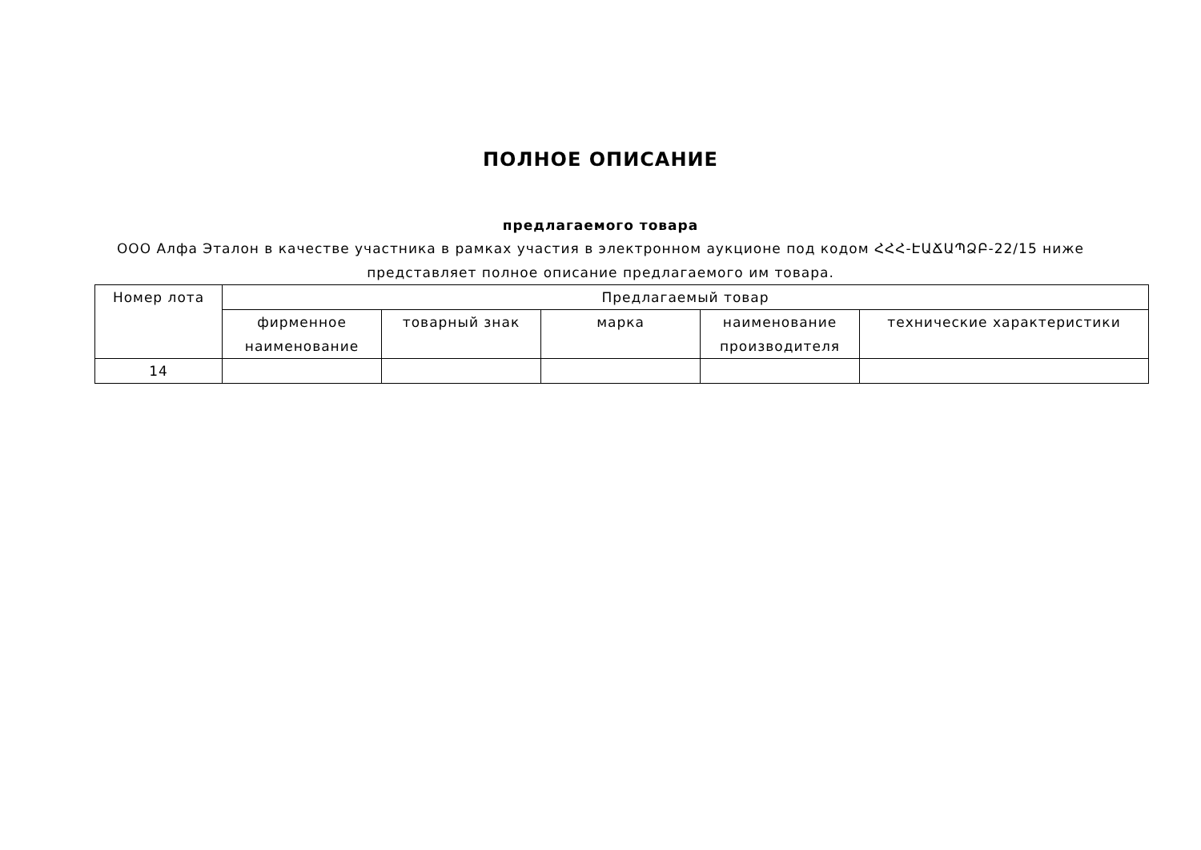ПОЛНОЕ ОПИСАНИЕ
предлагаемого товара
ООО Алфа Эталон в качестве участника в рамках участия в электронном аукционе под кодом ՀՀՀ-ԷԱՃԱՊՁԲ-22/15 ниже
представляет полное описание предлагаемого им товара.
| Номер лота | Предлагаемый товар | | | | |
| --- | --- | --- | --- | --- | --- |
| | фирменное наименование | товарный знак | марка | наименование производителя | технические характеристики |
| 14 | | | | | |